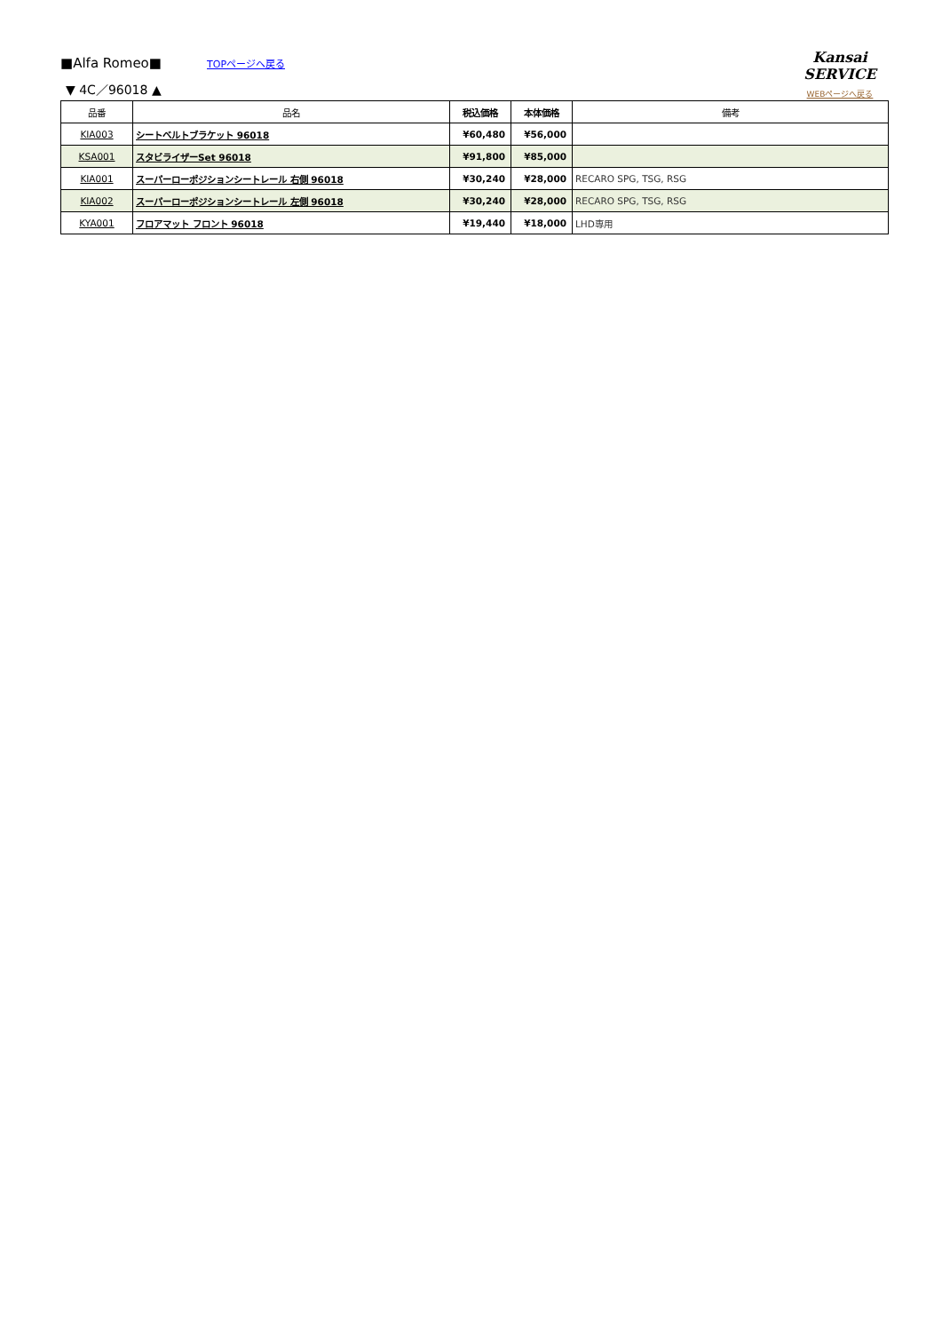■Alfa Romeo■
TOPページへ戻る
Kansai SERVICE
WEBページへ戻る
▼ 4C／96018 ▲
| 品番 | 品名 | 税込価格 | 本体価格 | 備考 |
| --- | --- | --- | --- | --- |
| KIA003 | シートベルトブラケット 96018 | ¥60,480 | ¥56,000 | |
| KSA001 | スタビライザーSet 96018 | ¥91,800 | ¥85,000 | |
| KIA001 | スーパーローポジションシートレール 右側 96018 | ¥30,240 | ¥28,000 | RECARO SPG, TSG, RSG |
| KIA002 | スーパーローポジションシートレール 左側 96018 | ¥30,240 | ¥28,000 | RECARO SPG, TSG, RSG |
| KYA001 | フロアマット フロント 96018 | ¥19,440 | ¥18,000 | LHD専用 |